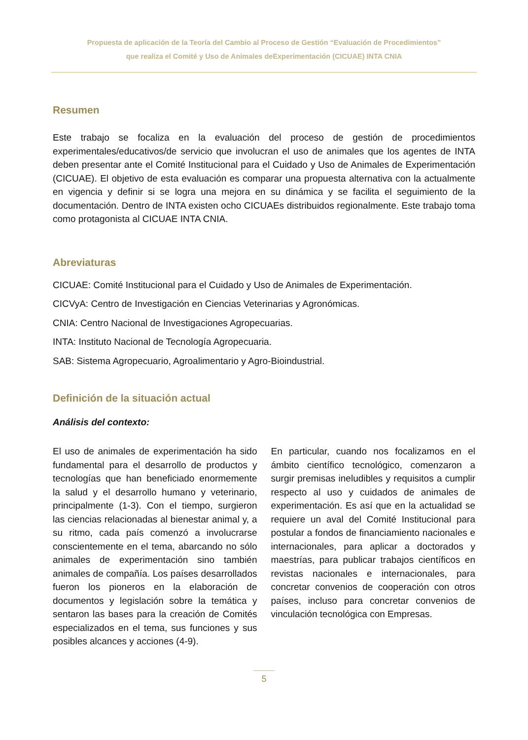Propuesta de aplicación de la Teoría del Cambio al Proceso de Gestión “Evaluación de Procedimientos”
que realiza el Comité y Uso de Animales deExperimentación (CICUAE) INTA CNIA
Resumen
Este trabajo se focaliza en la evaluación del proceso de gestión de procedimientos experimentales/educativos/de servicio que involucran el uso de animales que los agentes de INTA deben presentar ante el Comité Institucional para el Cuidado y Uso de Animales de Experimentación (CICUAE). El objetivo de esta evaluación es comparar una propuesta alternativa con la actualmente en vigencia y definir si se logra una mejora en su dinámica y se facilita el seguimiento de la documentación. Dentro de INTA existen ocho CICUAEs distribuidos regionalmente. Este trabajo toma como protagonista al CICUAE INTA CNIA.
Abreviaturas
CICUAE: Comité Institucional para el Cuidado y Uso de Animales de Experimentación.
CICVyA: Centro de Investigación en Ciencias Veterinarias y Agronómicas.
CNIA: Centro Nacional de Investigaciones Agropecuarias.
INTA: Instituto Nacional de Tecnología Agropecuaria.
SAB: Sistema Agropecuario, Agroalimentario y Agro-Bioindustrial.
Definición de la situación actual
Análisis del contexto:
El uso de animales de experimentación ha sido fundamental para el desarrollo de productos y tecnologías que han beneficiado enormemente la salud y el desarrollo humano y veterinario, principalmente (1-3). Con el tiempo, surgieron las ciencias relacionadas al bienestar animal y, a su ritmo, cada país comenzó a involucrarse conscientemente en el tema, abarcando no sólo animales de experimentación sino también animales de compañía. Los países desarrollados fueron los pioneros en la elaboración de documentos y legislación sobre la temática y sentaron las bases para la creación de Comités especializados en el tema, sus funciones y sus posibles alcances y acciones (4-9).
En particular, cuando nos focalizamos en el ámbito científico tecnológico, comenzaron a surgir premisas ineludibles y requisitos a cumplir respecto al uso y cuidados de animales de experimentación. Es así que en la actualidad se requiere un aval del Comité Institucional para postular a fondos de financiamiento nacionales e internacionales, para aplicar a doctorados y maestrías, para publicar trabajos científicos en revistas nacionales e internacionales, para concretar convenios de cooperación con otros países, incluso para concretar convenios de vinculación tecnológica con Empresas.
5